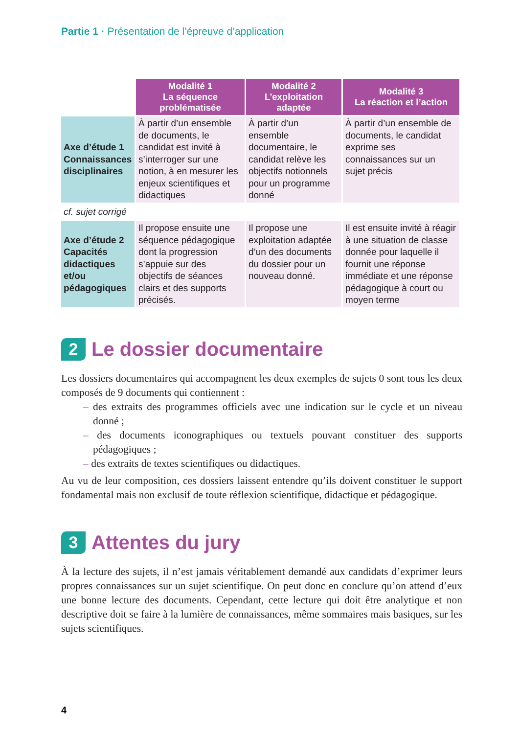Partie 1 · Présentation de l’épreuve d’application
| | Modalité 1 La séquence problématisée | Modalité 2 L’exploitation adaptée | Modalité 3 La réaction et l’action |
| Axe d’étude 1 Connaissances disciplinaires | À partir d’un ensemble de documents, le candidat est invité à s’interroger sur une notion, à en mesurer les enjeux scientifiques et didactiques | À partir d’un ensemble documentaire, le candidat relève les objectifs notionnels pour un programme donné | À partir d’un ensemble de documents, le candidat exprime ses connaissances sur un sujet précis |
| cf. sujet corrigé | | | |
| Axe d’étude 2 Capacités didactiques et/ou pédagogiques | Il propose ensuite une séquence pédagogique dont la progression s’appuie sur des objectifs de séances clairs et des supports précisés. | Il propose une exploitation adaptée d’un des documents du dossier pour un nouveau donné. | Il est ensuite invité à réagir à une situation de classe donnée pour laquelle il fournit une réponse immédiate et une réponse pédagogique à court ou moyen terme |
2 Le dossier documentaire
Les dossiers documentaires qui accompagnent les deux exemples de sujets 0 sont tous les deux composés de 9 documents qui contiennent :
– des extraits des programmes officiels avec une indication sur le cycle et un niveau donné ;
– des documents iconographiques ou textuels pouvant constituer des supports pédagogiques ;
– des extraits de textes scientifiques ou didactiques.
Au vu de leur composition, ces dossiers laissent entendre qu’ils doivent constituer le support fondamental mais non exclusif de toute réflexion scientifique, didactique et pédagogique.
3 Attentes du jury
À la lecture des sujets, il n’est jamais véritablement demandé aux candidats d’exprimer leurs propres connaissances sur un sujet scientifique. On peut donc en conclure qu’on attend d’eux une bonne lecture des documents. Cependant, cette lecture qui doit être analytique et non descriptive doit se faire à la lumière de connaissances, même sommaires mais basiques, sur les sujets scientifiques.
4